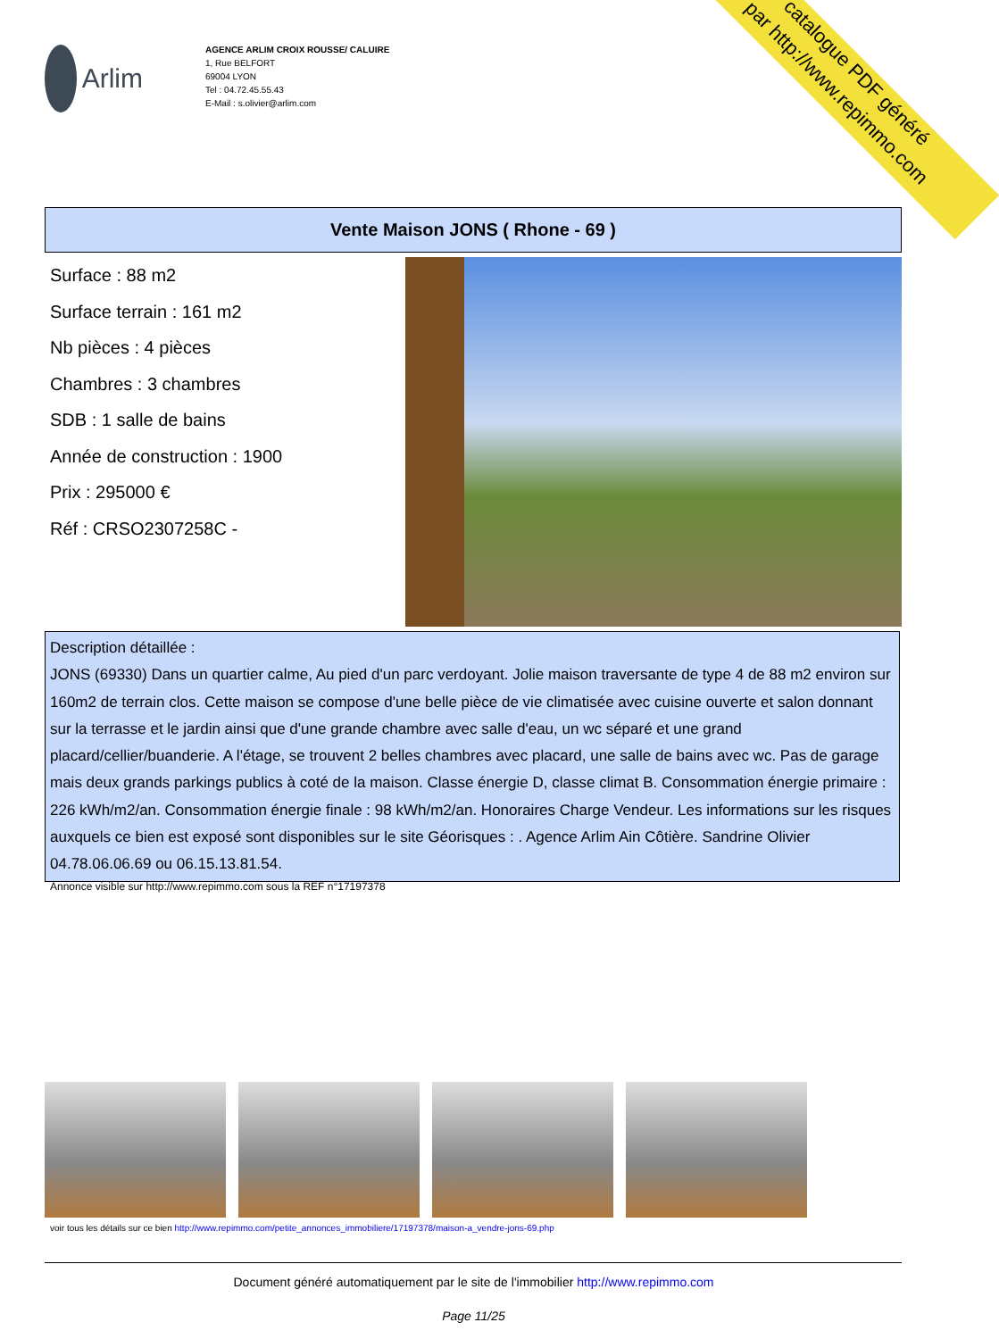catalogue PDF généré
par http://www.repimmo.com
Arlim
AGENCE ARLIM CROIX ROUSSE/ CALUIRE
1, Rue BELFORT
69004 LYON
Tel : 04.72.45.55.43
E-Mail : s.olivier@arlim.com
Vente Maison JONS ( Rhone - 69 )
Surface : 88 m2
Surface terrain : 161 m2
Nb pièces : 4 pièces
Chambres : 3 chambres
SDB : 1 salle de bains
Année de construction : 1900
Prix : 295000 €
Réf : CRSO2307258C -
Description détaillée :
JONS (69330) Dans un quartier calme, Au pied d'un parc verdoyant. Jolie maison traversante de type 4 de 88 m2 environ sur 160m2 de terrain clos. Cette maison se compose d'une belle pièce de vie climatisée avec cuisine ouverte et salon donnant sur la terrasse et le jardin ainsi que d'une grande chambre avec salle d'eau, un wc séparé et une grand placard/cellier/buanderie. A l'étage, se trouvent 2 belles chambres avec placard, une salle de bains avec wc. Pas de garage mais deux grands parkings publics à coté de la maison. Classe énergie D, classe climat B. Consommation énergie primaire : 226 kWh/m2/an. Consommation énergie finale : 98 kWh/m2/an. Honoraires Charge Vendeur. Les informations sur les risques auxquels ce bien est exposé sont disponibles sur le site Géorisques : . Agence Arlim Ain Côtière. Sandrine Olivier 04.78.06.06.69 ou 06.15.13.81.54.
Annonce visible sur http://www.repimmo.com sous la REF n°17197378
voir tous les détails sur ce bien http://www.repimmo.com/petite_annonces_immobiliere/17197378/maison-a_vendre-jons-69.php
Document généré automatiquement par le site de l'immobilier http://www.repimmo.com
Page 11/25